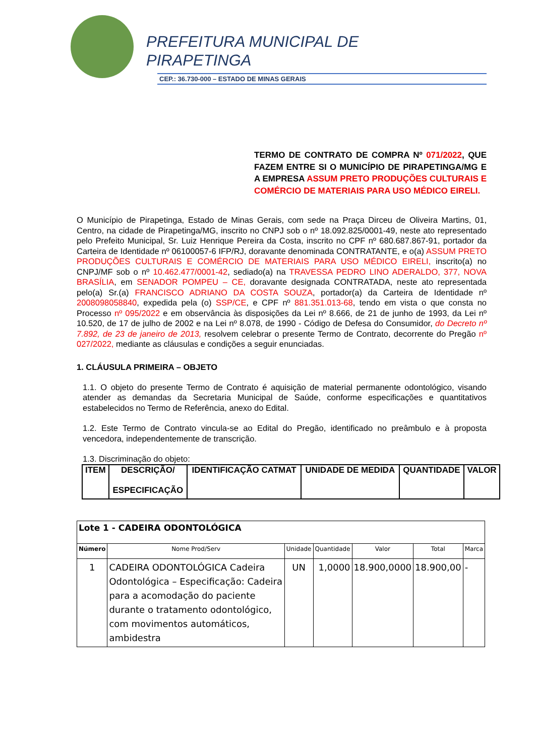PREFEITURA MUNICIPAL DE
PIRAPETINGA
CEP.: 36.730-000 – ESTADO DE MINAS GERAIS
TERMO DE CONTRATO DE COMPRA Nº 071/2022, QUE FAZEM ENTRE SI O MUNICÍPIO DE PIRAPETINGA/MG E A EMPRESA ASSUM PRETO PRODUÇÕES CULTURAIS E COMÉRCIO DE MATERIAIS PARA USO MÉDICO EIRELI.
O Município de Pirapetinga, Estado de Minas Gerais, com sede na Praça Dirceu de Oliveira Martins, 01, Centro, na cidade de Pirapetinga/MG, inscrito no CNPJ sob o nº 18.092.825/0001-49, neste ato representado pelo Prefeito Municipal, Sr. Luiz Henrique Pereira da Costa, inscrito no CPF nº 680.687.867-91, portador da Carteira de Identidade nº 06100057-6 IFP/RJ, doravante denominada CONTRATANTE, e o(a) ASSUM PRETO PRODUÇÕES CULTURAIS E COMÉRCIO DE MATERIAIS PARA USO MÉDICO EIRELI, inscrito(a) no CNPJ/MF sob o nº 10.462.477/0001-42, sediado(a) na TRAVESSA PEDRO LINO ADERALDO, 377, NOVA BRASÍLIA, em SENADOR POMPEU – CE, doravante designada CONTRATADA, neste ato representada pelo(a) Sr.(a) FRANCISCO ADRIANO DA COSTA SOUZA, portador(a) da Carteira de Identidade nº 2008098058840, expedida pela (o) SSP/CE, e CPF nº 881.351.013-68, tendo em vista o que consta no Processo nº 095/2022 e em observância às disposições da Lei nº 8.666, de 21 de junho de 1993, da Lei nº 10.520, de 17 de julho de 2002 e na Lei nº 8.078, de 1990 - Código de Defesa do Consumidor, do Decreto nº 7.892, de 23 de janeiro de 2013, resolvem celebrar o presente Termo de Contrato, decorrente do Pregão nº 027/2022, mediante as cláusulas e condições a seguir enunciadas.
1. CLÁUSULA PRIMEIRA – OBJETO
1.1. O objeto do presente Termo de Contrato é aquisição de material permanente odontológico, visando atender as demandas da Secretaria Municipal de Saúde, conforme especificações e quantitativos estabelecidos no Termo de Referência, anexo do Edital.
1.2. Este Termo de Contrato vincula-se ao Edital do Pregão, identificado no preâmbulo e à proposta vencedora, independentemente de transcrição.
1.3. Discriminação do objeto:
| ITEM | DESCRIÇÃO/ ESPECIFICAÇÃO | IDENTIFICAÇÃO CATMAT | UNIDADE DE MEDIDA | QUANTIDADE | VALOR |
| --- | --- | --- | --- | --- | --- |
| Lote 1 - CADEIRA ODONTOLÓGICA | | | | | | |
| Número | Nome Prod/Serv | Unidade | Quantidade | Valor | Total | Marca |
| 1 | CADEIRA ODONTOLÓGICA Cadeira Odontológica – Especificação: Cadeira para a acomodação do paciente durante o tratamento odontológico, com movimentos automáticos, ambidestra | UN | 1,0000 | 18.900,0000 | 18.900,00 | - |